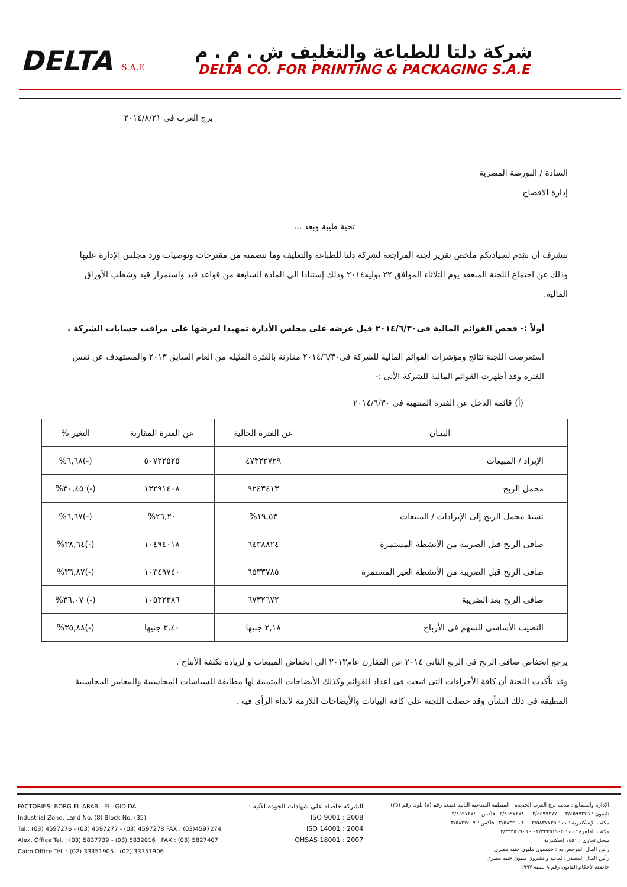DELTA S.A.E
شركة دلتا للطباعة والتغليف ش . م . م
DELTA CO. FOR PRINTING & PACKAGING S.A.E
برج العرب فى ٢٠١٤/٨/٢١
السادة / البورصة المصرية
إدارة الافصاح
تحية طيبة وبعد ،،،
نتشرف أن نقدم لسيادتكم ملخص تقرير لجنة المراجعة لشركة دلتا للطباعة والتغليف وما تتضمنه من مقترحات وتوصيات ورد مجلس الإدارة عليها وذلك عن اجتماع اللجنة المنعقد يوم الثلاثاء الموافق ٢٢ يوليه٢٠١٤ وذلك إستنادا الى المادة السابعة من قواعد قيد واستمرار قيد وشطب الأوراق المالية.
أولاً :- فحص القوائم المالية فى٢٠١٤/٦/٣٠ قبل عرضه على مجلس الأدارة تمهيدا لعرضها على مراقب حسابات الشركة .
استعرضت اللجنة نتائج ومؤشرات القوائم المالية للشركة فى٢٠١٤/٦/٣٠ مقارنة بالفترة المثيله من العام السابق ٢٠١٣ والمستهدف عن نفس الفترة وقد أظهرت القوائم المالية للشركة الأتى :-
(أ) قائمة الدخل عن الفترة المنتهية فى ٢٠١٤/٦/٣٠
| البيـان | عن الفترة الحالية | عن الفترة المقارنة | التغير % |
| --- | --- | --- | --- |
| الإيراد / المبيعات | ٤٧٣٣٢٧٢٩ | ٥٠٧٢٢٥٢٥ | (-)٦,٦٨% |
| مجمل الربح | ٩٢٤٣٤١٣ | ١٣٢٩١٤٠٨ | (-) ٣٠,٤٥% |
| نسبة مجمل الربح إلى الإيرادات / المبيعات | ١٩,٥٣% | ٢٦,٢٠% | (-)٦,٦٧% |
| صافى الربح قبل الضريبة من الأنشطة المستمرة | ٦٤٣٨٨٢٤ | ١٠٤٩٤٠١٨ | (-)٣٨,٦٤% |
| صافى الربح قبل الضريبة من الأنشطة الغير المستمرة | ٦٥٣٣٧٨٥ | ١٠٣٤٩٧٤٠ | (-)٣٦,٨٧% |
| صافى الربح بعد الضريبة | ٦٧٣٢٦٧٢ | ١٠٥٣٢٣٨٦ | (-) ٣٦,٠٧% |
| النصيب الأساسى للسهم فى الأرباح | ٢,١٨ جنيها | ٣,٤٠ جنيها | (-)٣٥,٨٨% |
يرجع انخفاض صافى الربح فى الربع الثانى ٢٠١٤ عن المقارن عام٢٠١٣ الى انخفاض المبيعات و لزيادة تكلفة الأنتاج .
وقد تأكدت اللجنة أن كافة الأجراءات التى اتبعت فى اعداد القوائم وكذلك الأيضاحات المتممة لها مطابقة للسياسات المحاسبية والمعايير المحاسبية المطبقة فى ذلك الشأن وقد حصلت اللجنة على كافة البيانات والأيضاحات اللازمة لآبداء الرأى فيه .
FACTORIES: BORG EL ARAB - EL- GIDIDA
Industrial Zone, Land No. (8) Block No. (35)
Tel.: (03) 4597276 - (03) 4597277 - (03) 4597278 FAX : (03)4597274
Alex. Office Tel. : (03) 5837739 - (03) 5832016 FAX : (03) 5827407
Cairo Office Tel. : (02) 33351905 - (02) 33351906
الشركة حاصلة على شهادات الجودة الآتية :
ISO 9001 : 2008
ISO 14001 : 2004
OHSAS 18001 : 2007
الإدارة والمصانع : مدينة برج العرب الجديدة - المنطقة الصناعية الثانية قطعة رقم (٨) بلوك رقم (٣٥)
تليفون : ٠٣/٤٥٩٧٢٧٦ - ٠٣/٤٥٩٧٢٧٧ - ٠٣/٤٥٩٧٢٧٨ فاكس : ٠٣/٤٥٩٧٢٧٤
مكتب الإسكندرية : ت : ٠٣/٥٨٣٧٧٣٩ - ٠٣/٥٨٣٢٠١٦ فاكس : ٠٣/٥٨٢٧٤٠٧
مكتب القاهرة : ت : ٠٢/٣٣٣٥١٩٠٥ - ٠٢/٣٣٣٥١٩٠٦
سجل تجارى : ١٤٥١ إسكندرية
رأس المال المرخص به : خمسون مليون جنيه مصرى
رأس المال المصدر : ثمانية وعشرون مليون جنيه مصرى
خاضعة لأحكام القانون رقم ٨ لسنة ١٩٩٧